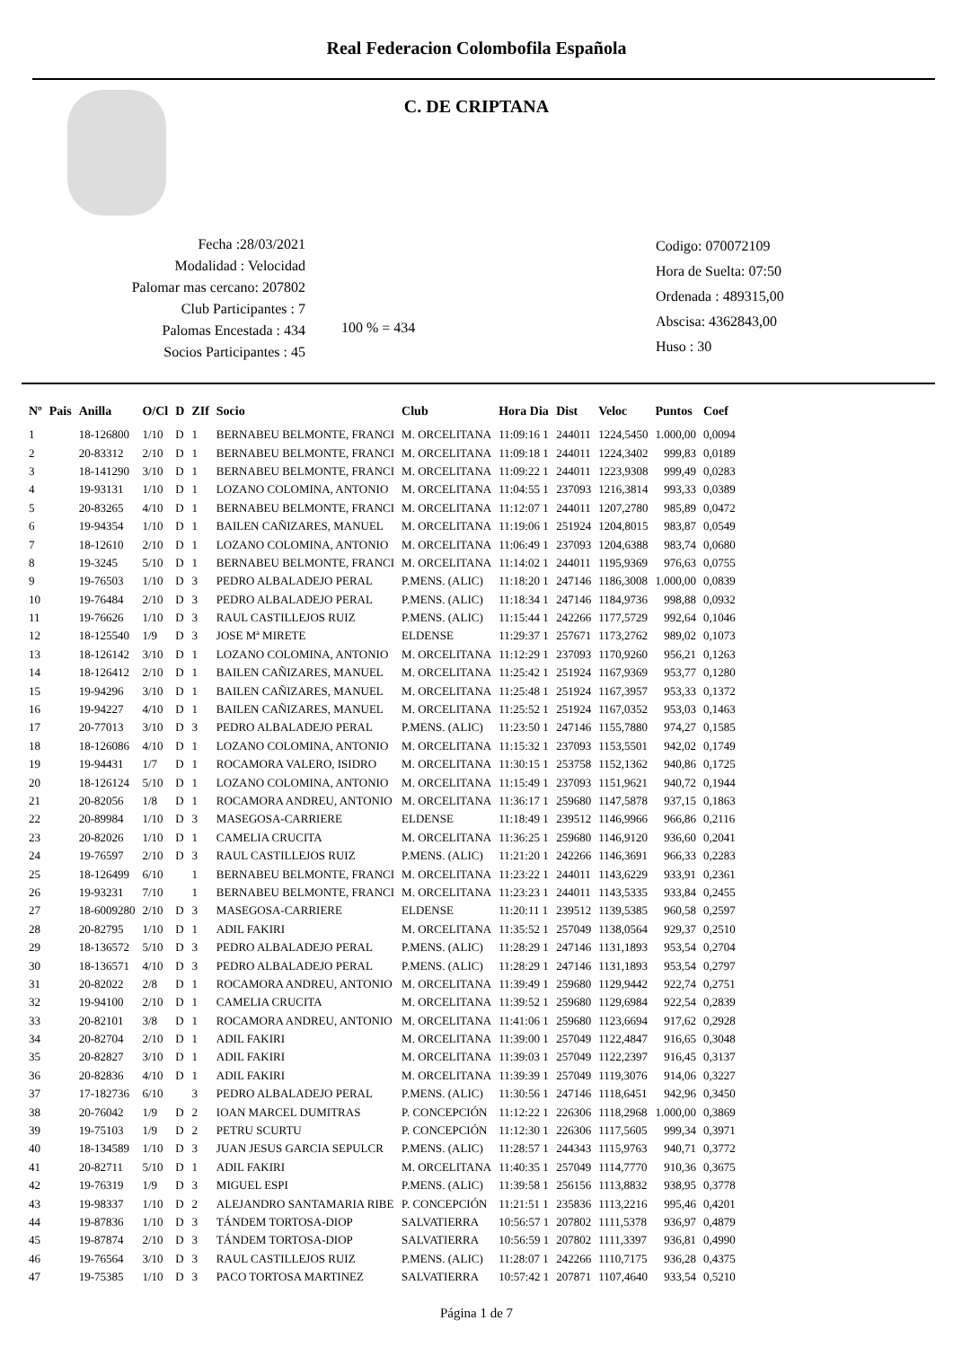Real Federacion Colombofila Española
C. DE CRIPTANA
Fecha :28/03/2021
Modalidad : Velocidad
Palomar mas cercano: 207802
Club Participantes : 7
Palomas Encestada : 434
Socios Participantes : 45
100 % = 434
Codigo: 070072109
Hora de Suelta: 07:50
Ordenada : 489315,00
Abscisa: 4362843,00
Huso : 30
| Nº | Pais | Anilla | O/Cl | D | ZIf | Socio | Club | Hora Dia | Dist | Veloc | Puntos | Coef |
| --- | --- | --- | --- | --- | --- | --- | --- | --- | --- | --- | --- | --- |
| 1 | | 18-126800 | 1/10 | D | 1 | BERNABEU BELMONTE, FRANCI | M. ORCELITANA | 11:09:16 1 | 244011 | 1224,5450 | 1.000,00 | 0,0094 |
| 2 | | 20-83312 | 2/10 | D | 1 | BERNABEU BELMONTE, FRANCI | M. ORCELITANA | 11:09:18 1 | 244011 | 1224,3402 | 999,83 | 0,0189 |
| 3 | | 18-141290 | 3/10 | D | 1 | BERNABEU BELMONTE, FRANCI | M. ORCELITANA | 11:09:22 1 | 244011 | 1223,9308 | 999,49 | 0,0283 |
| 4 | | 19-93131 | 1/10 | D | 1 | LOZANO COLOMINA, ANTONIO | M. ORCELITANA | 11:04:55 1 | 237093 | 1216,3814 | 993,33 | 0,0389 |
| 5 | | 20-83265 | 4/10 | D | 1 | BERNABEU BELMONTE, FRANCI | M. ORCELITANA | 11:12:07 1 | 244011 | 1207,2780 | 985,89 | 0,0472 |
| 6 | | 19-94354 | 1/10 | D | 1 | BAILEN CAÑIZARES, MANUEL | M. ORCELITANA | 11:19:06 1 | 251924 | 1204,8015 | 983,87 | 0,0549 |
| 7 | | 18-12610 | 2/10 | D | 1 | LOZANO COLOMINA, ANTONIO | M. ORCELITANA | 11:06:49 1 | 237093 | 1204,6388 | 983,74 | 0,0680 |
| 8 | | 19-3245 | 5/10 | D | 1 | BERNABEU BELMONTE, FRANCI | M. ORCELITANA | 11:14:02 1 | 244011 | 1195,9369 | 976,63 | 0,0755 |
| 9 | | 19-76503 | 1/10 | D | 3 | PEDRO ALBALADEJO PERAL | P.MENS. (ALIC) | 11:18:20 1 | 247146 | 1186,3008 | 1.000,00 | 0,0839 |
| 10 | | 19-76484 | 2/10 | D | 3 | PEDRO ALBALADEJO PERAL | P.MENS. (ALIC) | 11:18:34 1 | 247146 | 1184,9736 | 998,88 | 0,0932 |
| 11 | | 19-76626 | 1/10 | D | 3 | RAUL CASTILLEJOS RUIZ | P.MENS. (ALIC) | 11:15:44 1 | 242266 | 1177,5729 | 992,64 | 0,1046 |
| 12 | | 18-125540 | 1/9 | D | 3 | JOSE Mª MIRETE | ELDENSE | 11:29:37 1 | 257671 | 1173,2762 | 989,02 | 0,1073 |
| 13 | | 18-126142 | 3/10 | D | 1 | LOZANO COLOMINA, ANTONIO | M. ORCELITANA | 11:12:29 1 | 237093 | 1170,9260 | 956,21 | 0,1263 |
| 14 | | 18-126412 | 2/10 | D | 1 | BAILEN CAÑIZARES, MANUEL | M. ORCELITANA | 11:25:42 1 | 251924 | 1167,9369 | 953,77 | 0,1280 |
| 15 | | 19-94296 | 3/10 | D | 1 | BAILEN CAÑIZARES, MANUEL | M. ORCELITANA | 11:25:48 1 | 251924 | 1167,3957 | 953,33 | 0,1372 |
| 16 | | 19-94227 | 4/10 | D | 1 | BAILEN CAÑIZARES, MANUEL | M. ORCELITANA | 11:25:52 1 | 251924 | 1167,0352 | 953,03 | 0,1463 |
| 17 | | 20-77013 | 3/10 | D | 3 | PEDRO ALBALADEJO PERAL | P.MENS. (ALIC) | 11:23:50 1 | 247146 | 1155,7880 | 974,27 | 0,1585 |
| 18 | | 18-126086 | 4/10 | D | 1 | LOZANO COLOMINA, ANTONIO | M. ORCELITANA | 11:15:32 1 | 237093 | 1153,5501 | 942,02 | 0,1749 |
| 19 | | 19-94431 | 1/7 | D | 1 | ROCAMORA VALERO, ISIDRO | M. ORCELITANA | 11:30:15 1 | 253758 | 1152,1362 | 940,86 | 0,1725 |
| 20 | | 18-126124 | 5/10 | D | 1 | LOZANO COLOMINA, ANTONIO | M. ORCELITANA | 11:15:49 1 | 237093 | 1151,9621 | 940,72 | 0,1944 |
| 21 | | 20-82056 | 1/8 | D | 1 | ROCAMORA ANDREU, ANTONIO | M. ORCELITANA | 11:36:17 1 | 259680 | 1147,5878 | 937,15 | 0,1863 |
| 22 | | 20-89984 | 1/10 | D | 3 | MASEGOSA-CARRIERE | ELDENSE | 11:18:49 1 | 239512 | 1146,9966 | 966,86 | 0,2116 |
| 23 | | 20-82026 | 1/10 | D | 1 | CAMELIA CRUCITA | M. ORCELITANA | 11:36:25 1 | 259680 | 1146,9120 | 936,60 | 0,2041 |
| 24 | | 19-76597 | 2/10 | D | 3 | RAUL CASTILLEJOS RUIZ | P.MENS. (ALIC) | 11:21:20 1 | 242266 | 1146,3691 | 966,33 | 0,2283 |
| 25 | | 18-126499 | 6/10 | | 1 | BERNABEU BELMONTE, FRANCI | M. ORCELITANA | 11:23:22 1 | 244011 | 1143,6229 | 933,91 | 0,2361 |
| 26 | | 19-93231 | 7/10 | | 1 | BERNABEU BELMONTE, FRANCI | M. ORCELITANA | 11:23:23 1 | 244011 | 1143,5335 | 933,84 | 0,2455 |
| 27 | | 18-6009280 | 2/10 | D | 3 | MASEGOSA-CARRIERE | ELDENSE | 11:20:11 1 | 239512 | 1139,5385 | 960,58 | 0,2597 |
| 28 | | 20-82795 | 1/10 | D | 1 | ADIL FAKIRI | M. ORCELITANA | 11:35:52 1 | 257049 | 1138,0564 | 929,37 | 0,2510 |
| 29 | | 18-136572 | 5/10 | D | 3 | PEDRO ALBALADEJO PERAL | P.MENS. (ALIC) | 11:28:29 1 | 247146 | 1131,1893 | 953,54 | 0,2704 |
| 30 | | 18-136571 | 4/10 | D | 3 | PEDRO ALBALADEJO PERAL | P.MENS. (ALIC) | 11:28:29 1 | 247146 | 1131,1893 | 953,54 | 0,2797 |
| 31 | | 20-82022 | 2/8 | D | 1 | ROCAMORA ANDREU, ANTONIO | M. ORCELITANA | 11:39:49 1 | 259680 | 1129,9442 | 922,74 | 0,2751 |
| 32 | | 19-94100 | 2/10 | D | 1 | CAMELIA CRUCITA | M. ORCELITANA | 11:39:52 1 | 259680 | 1129,6984 | 922,54 | 0,2839 |
| 33 | | 20-82101 | 3/8 | D | 1 | ROCAMORA ANDREU, ANTONIO | M. ORCELITANA | 11:41:06 1 | 259680 | 1123,6694 | 917,62 | 0,2928 |
| 34 | | 20-82704 | 2/10 | D | 1 | ADIL FAKIRI | M. ORCELITANA | 11:39:00 1 | 257049 | 1122,4847 | 916,65 | 0,3048 |
| 35 | | 20-82827 | 3/10 | D | 1 | ADIL FAKIRI | M. ORCELITANA | 11:39:03 1 | 257049 | 1122,2397 | 916,45 | 0,3137 |
| 36 | | 20-82836 | 4/10 | D | 1 | ADIL FAKIRI | M. ORCELITANA | 11:39:39 1 | 257049 | 1119,3076 | 914,06 | 0,3227 |
| 37 | | 17-182736 | 6/10 | | 3 | PEDRO ALBALADEJO PERAL | P.MENS. (ALIC) | 11:30:56 1 | 247146 | 1118,6451 | 942,96 | 0,3450 |
| 38 | | 20-76042 | 1/9 | D | 2 | IOAN MARCEL DUMITRAS | P. CONCEPCIÓN | 11:12:22 1 | 226306 | 1118,2968 | 1.000,00 | 0,3869 |
| 39 | | 19-75103 | 1/9 | D | 2 | PETRU SCURTU | P. CONCEPCIÓN | 11:12:30 1 | 226306 | 1117,5605 | 999,34 | 0,3971 |
| 40 | | 18-134589 | 1/10 | D | 3 | JUAN JESUS GARCIA SEPULCR | P.MENS. (ALIC) | 11:28:57 1 | 244343 | 1115,9763 | 940,71 | 0,3772 |
| 41 | | 20-82711 | 5/10 | D | 1 | ADIL FAKIRI | M. ORCELITANA | 11:40:35 1 | 257049 | 1114,7770 | 910,36 | 0,3675 |
| 42 | | 19-76319 | 1/9 | D | 3 | MIGUEL ESPI | P.MENS. (ALIC) | 11:39:58 1 | 256156 | 1113,8832 | 938,95 | 0,3778 |
| 43 | | 19-98337 | 1/10 | D | 2 | ALEJANDRO SANTAMARIA RIBE | P. CONCEPCIÓN | 11:21:51 1 | 235836 | 1113,2216 | 995,46 | 0,4201 |
| 44 | | 19-87836 | 1/10 | D | 3 | TÁNDEM TORTOSA-DIOP | SALVATIERRA | 10:56:57 1 | 207802 | 1111,5378 | 936,97 | 0,4879 |
| 45 | | 19-87874 | 2/10 | D | 3 | TÁNDEM TORTOSA-DIOP | SALVATIERRA | 10:56:59 1 | 207802 | 1111,3397 | 936,81 | 0,4990 |
| 46 | | 19-76564 | 3/10 | D | 3 | RAUL CASTILLEJOS RUIZ | P.MENS. (ALIC) | 11:28:07 1 | 242266 | 1110,7175 | 936,28 | 0,4375 |
| 47 | | 19-75385 | 1/10 | D | 3 | PACO TORTOSA MARTINEZ | SALVATIERRA | 10:57:42 1 | 207871 | 1107,4640 | 933,54 | 0,5210 |
Página 1 de 7